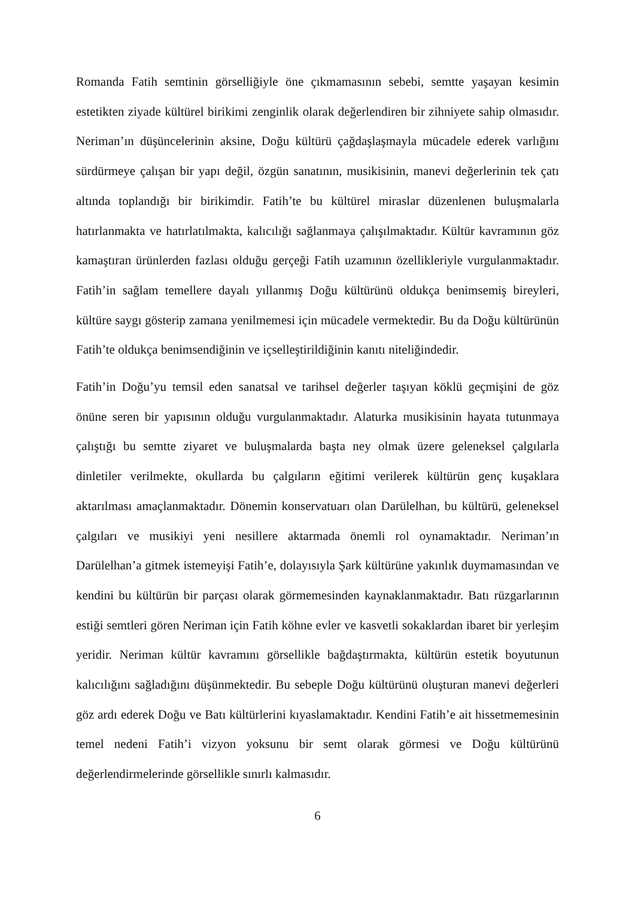Romanda Fatih semtinin görselliğiyle öne çıkmamasının sebebi, semtte yaşayan kesimin estetikten ziyade kültürel birikimi zenginlik olarak değerlendiren bir zihniyete sahip olmasıdır. Neriman’ın düşüncelerinin aksine, Doğu kültürü çağdaşlaşmayla mücadele ederek varlığını sürdürmeye çalışan bir yapı değil, özgün sanatının, musikisinin, manevi değerlerinin tek çatı altında toplandığı bir birikimdir. Fatih’te bu kültürel miraslar düzenlenen buluşmalarla hatırlanmakta ve hatırlatılmakta, kalıcılığı sağlanmaya çalışılmaktadır. Kültür kavramının göz kamaştıran ürünlerden fazlası olduğu gerçeği Fatih uzamının özellikleriyle vurgulanmaktadır. Fatih’in sağlam temellere dayalı yıllanmış Doğu kültürünü oldukça benimsemiş bireyleri, kültüre saygı gösterip zamana yenilmemesi için mücadele vermektedir. Bu da Doğu kültürünün Fatih’te oldukça benimsendiğinin ve içselleştirildiğinin kanıtı niteliğindedir.
Fatih’in Doğu’yu temsil eden sanatsal ve tarihsel değerler taşıyan köklü geçmişini de göz önüne seren bir yapısının olduğu vurgulanmaktadır. Alaturka musikisinin hayata tutunmaya çalıştığı bu semtte ziyaret ve buluşmalarda başta ney olmak üzere geleneksel çalgılarla dinletiler verilmekte, okullarda bu çalgıların eğitimi verilerek kültürün genç kuşaklara aktarılması amaçlanmaktadır. Dönemin konservatuarı olan Darülelhan, bu kültürü, geleneksel çalgıları ve musikiyi yeni nesillere aktarmada önemli rol oynamaktadır. Neriman’ın Darülelhan’a gitmek istemeyişi Fatih’e, dolayısıyla Şark kültürüne yakınlık duymamasından ve kendini bu kültürün bir parçası olarak görmemesinden kaynaklanmaktadır. Batı rüzgarlarının estiği semtleri gören Neriman için Fatih köhne evler ve kasvetli sokaklardan ibaret bir yerleşim yeridir. Neriman kültür kavramını görsellikle bağdaştırmakta, kültürün estetik boyutunun kalıcılığını sağladığını düşünmektedir. Bu sebeple Doğu kültürünü oluşturan manevi değerleri göz ardı ederek Doğu ve Batı kültürlerini kıyaslamaktadır. Kendini Fatih’e ait hissetmemesinin temel nedeni Fatih’i vizyon yoksunu bir semt olarak görmesi ve Doğu kültürünü değerlendirmelerinde görsellikle sınırlı kalmasıdır.
6